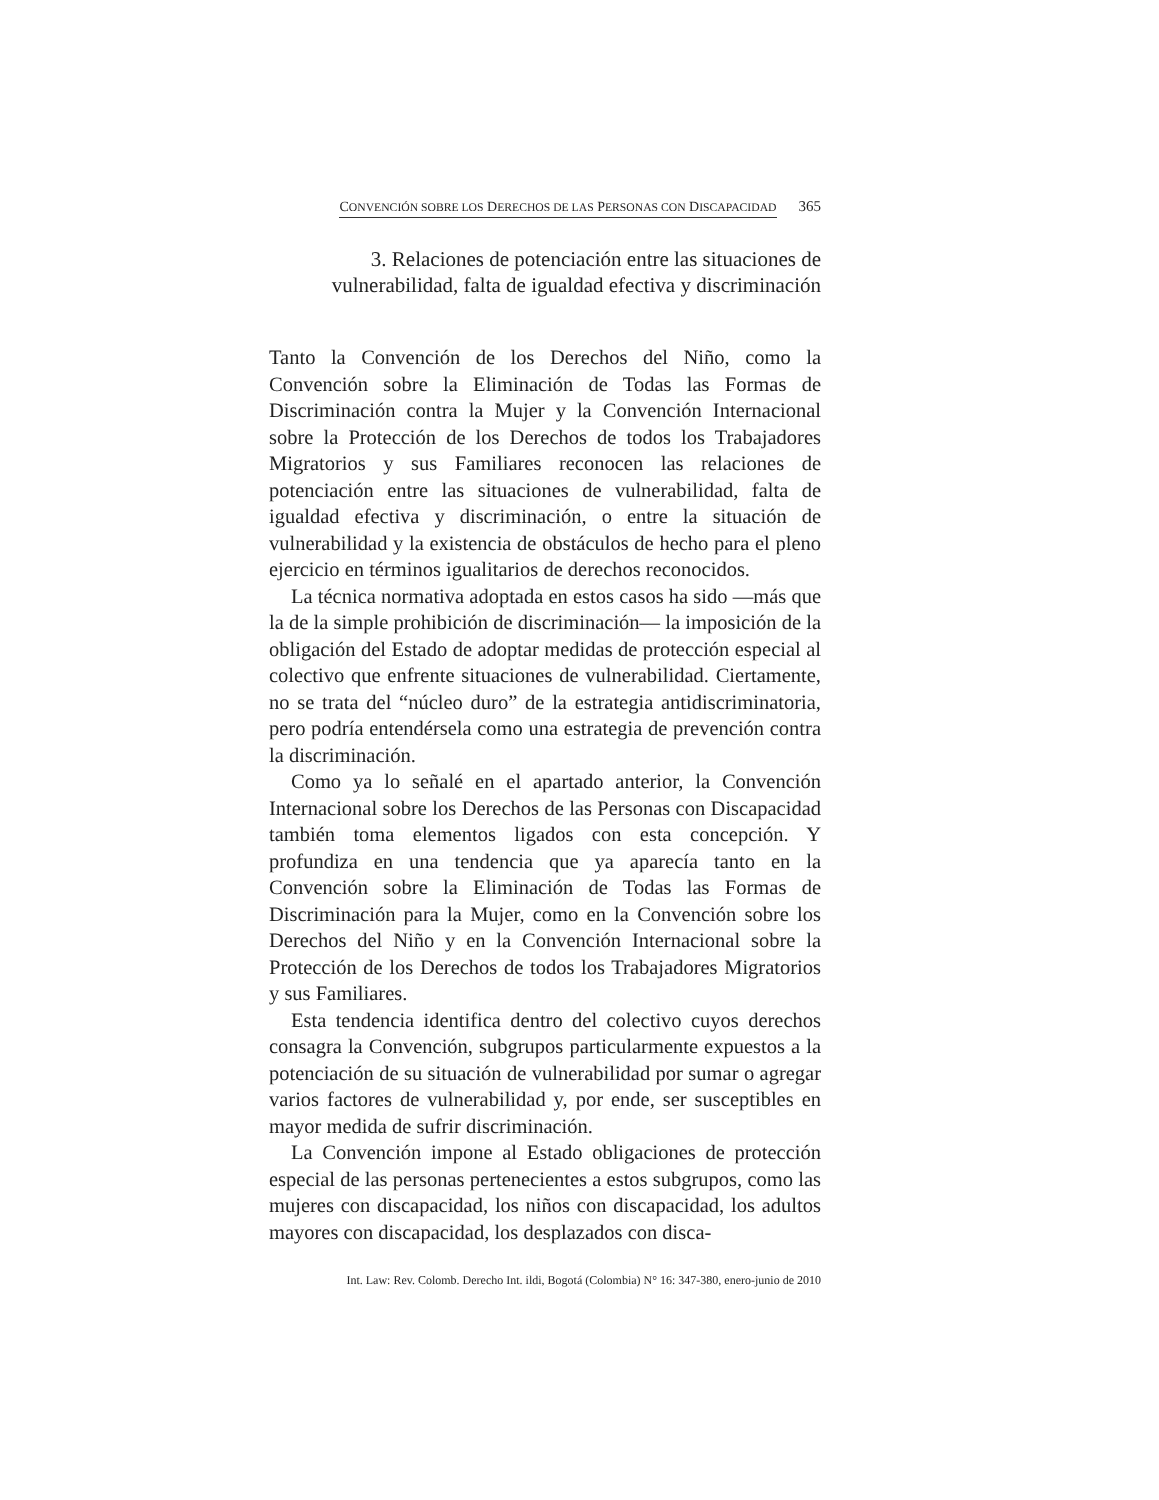CONVENCIÓN SOBRE LOS DERECHOS DE LAS PERSONAS CON DISCAPACIDAD 365
3. Relaciones de potenciación entre las situaciones de
vulnerabilidad, falta de igualdad efectiva y discriminación
Tanto la Convención de los Derechos del Niño, como la Convención sobre la Eliminación de Todas las Formas de Discriminación contra la Mujer y la Convención Internacional sobre la Protección de los Derechos de todos los Trabajadores Migratorios y sus Familiares reconocen las relaciones de potenciación entre las situaciones de vulnerabilidad, falta de igualdad efectiva y discriminación, o entre la situación de vulnerabilidad y la existencia de obstáculos de hecho para el pleno ejercicio en términos igualitarios de derechos reconocidos.
La técnica normativa adoptada en estos casos ha sido —más que la de la simple prohibición de discriminación— la imposición de la obligación del Estado de adoptar medidas de protección especial al colectivo que enfrente situaciones de vulnerabilidad. Ciertamente, no se trata del “núcleo duro” de la estrategia antidiscriminatoria, pero podría entendérsela como una estrategia de prevención contra la discriminación.
Como ya lo señalé en el apartado anterior, la Convención Internacional sobre los Derechos de las Personas con Discapacidad también toma elementos ligados con esta concepción. Y profundiza en una tendencia que ya aparecía tanto en la Convención sobre la Eliminación de Todas las Formas de Discriminación para la Mujer, como en la Convención sobre los Derechos del Niño y en la Convención Internacional sobre la Protección de los Derechos de todos los Trabajadores Migratorios y sus Familiares.
Esta tendencia identifica dentro del colectivo cuyos derechos consagra la Convención, subgrupos particularmente expuestos a la potenciación de su situación de vulnerabilidad por sumar o agregar varios factores de vulnerabilidad y, por ende, ser susceptibles en mayor medida de sufrir discriminación.
La Convención impone al Estado obligaciones de protección especial de las personas pertenecientes a estos subgrupos, como las mujeres con discapacidad, los niños con discapacidad, los adultos mayores con discapacidad, los desplazados con disca-
Int. Law: Rev. Colomb. Derecho Int. ildi, Bogotá (Colombia) N° 16: 347-380, enero-junio de 2010